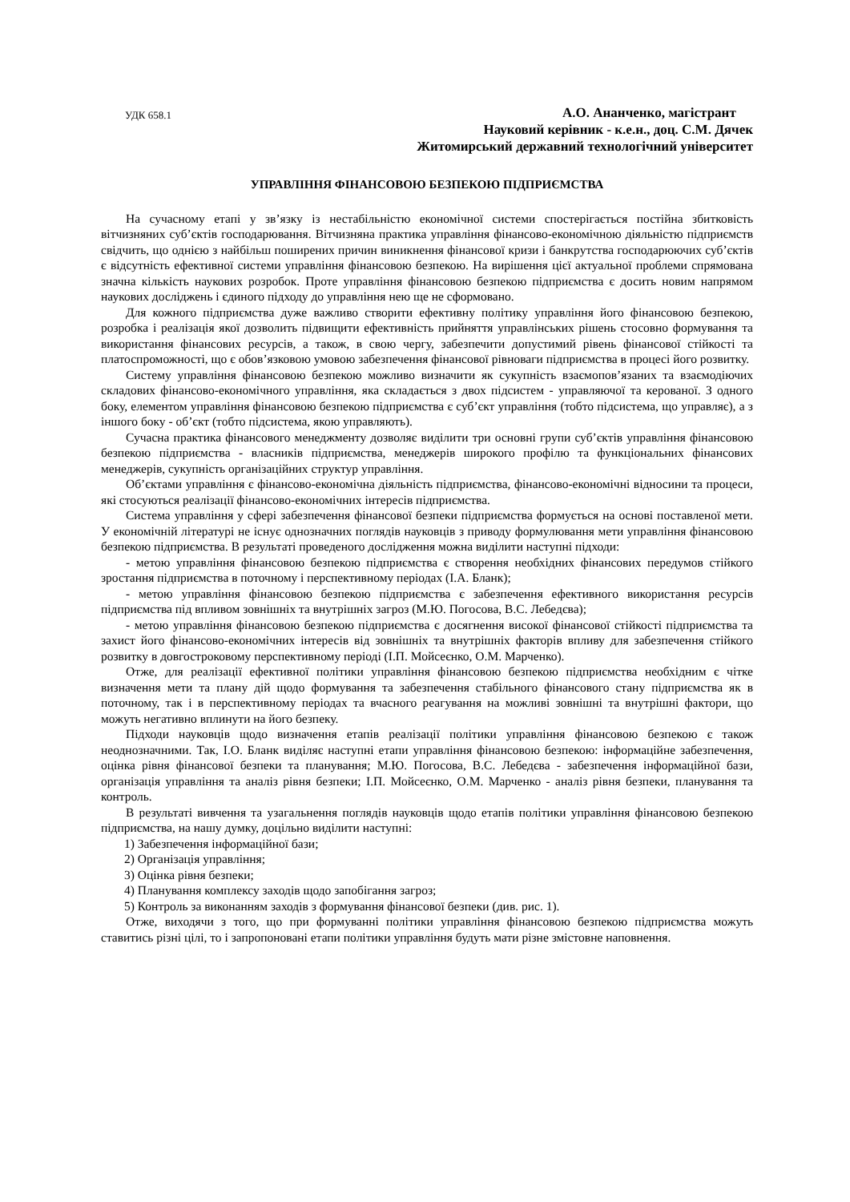УДК 658.1
А.О. Ананченко, магістрант
Науковий керівник - к.е.н., доц. С.М. Дячек
Житомирський державний технологічний університет
УПРАВЛІННЯ ФІНАНСОВОЮ БЕЗПЕКОЮ ПІДПРИЄМСТВА
На сучасному етапі у зв’язку із нестабільністю економічної системи спостерігається постійна збитковість вітчизняних суб’єктів господарювання. Вітчизняна практика управління фінансово-економічною діяльністю підприємств свідчить, що однією з найбільш поширених причин виникнення фінансової кризи і банкрутства господарюючих суб’єктів є відсутність ефективної системи управління фінансовою безпекою. На вирішення цієї актуальної проблеми спрямована значна кількість наукових розробок. Проте управління фінансовою безпекою підприємства є досить новим напрямом наукових досліджень і єдиного підходу до управління нею ще не сформовано.
Для кожного підприємства дуже важливо створити ефективну політику управління його фінансовою безпекою, розробка і реалізація якої дозволить підвищити ефективність прийняття управлінських рішень стосовно формування та використання фінансових ресурсів, а також, в свою чергу, забезпечити допустимий рівень фінансової стійкості та платоспроможності, що є обов’язковою умовою забезпечення фінансової рівноваги підприємства в процесі його розвитку.
Систему управління фінансовою безпекою можливо визначити як сукупність взаємопов’язаних та взаємодіючих складових фінансово-економічного управління, яка складається з двох підсистем - управляючої та керованої. З одного боку, елементом управління фінансовою безпекою підприємства є суб’єкт управління (тобто підсистема, що управляє), а з іншого боку - об’єкт (тобто підсистема, якою управляють).
Сучасна практика фінансового менеджменту дозволяє виділити три основні групи суб’єктів управління фінансовою безпекою підприємства - власників підприємства, менеджерів широкого профілю та функціональних фінансових менеджерів, сукупність організаційних структур управління.
Об’єктами управління є фінансово-економічна діяльність підприємства, фінансово-економічні відносини та процеси, які стосуються реалізації фінансово-економічних інтересів підприємства.
Система управління у сфері забезпечення фінансової безпеки підприємства формується на основі поставленої мети. У економічній літературі не існує однозначних поглядів науковців з приводу формулювання мети управління фінансовою безпекою підприємства. В результаті проведеного дослідження можна виділити наступні підходи:
- метою управління фінансовою безпекою підприємства є створення необхідних фінансових передумов стійкого зростання підприємства в поточному і перспективному періодах (І.А. Бланк);
- метою управління фінансовою безпекою підприємства є забезпечення ефективного використання ресурсів підприємства під впливом зовнішніх та внутрішніх загроз (М.Ю. Погосова, В.С. Лебедєва);
- метою управління фінансовою безпекою підприємства є досягнення високої фінансової стійкості підприємства та захист його фінансово-економічних інтересів від зовнішніх та внутрішніх факторів впливу для забезпечення стійкого розвитку в довгостроковому перспективному періоді (І.П. Мойсеєнко, О.М. Марченко).
Отже, для реалізації ефективної політики управління фінансовою безпекою підприємства необхідним є чітке визначення мети та плану дій щодо формування та забезпечення стабільного фінансового стану підприємства як в поточному, так і в перспективному періодах та вчасного реагування на можливі зовнішні та внутрішні фактори, що можуть негативно вплинути на його безпеку.
Підходи науковців щодо визначення етапів реалізації політики управління фінансовою безпекою є також неоднозначними. Так, І.О. Бланк виділяє наступні етапи управління фінансовою безпекою: інформаційне забезпечення, оцінка рівня фінансової безпеки та планування; М.Ю. Погосова, В.С. Лебедєва - забезпечення інформаційної бази, організація управління та аналіз рівня безпеки; І.П. Мойсеєнко, О.М. Марченко - аналіз рівня безпеки, планування та контроль.
В результаті вивчення та узагальнення поглядів науковців щодо етапів політики управління фінансовою безпекою підприємства, на нашу думку, доцільно виділити наступні:
1) Забезпечення інформаційної бази;
2) Організація управління;
3) Оцінка рівня безпеки;
4) Планування комплексу заходів щодо запобігання загроз;
5) Контроль за виконанням заходів з формування фінансової безпеки (див. рис. 1).
Отже, виходячи з того, що при формуванні політики управління фінансовою безпекою підприємства можуть ставитись різні цілі, то і запропоновані етапи політики управління будуть мати різне змістовне наповнення.